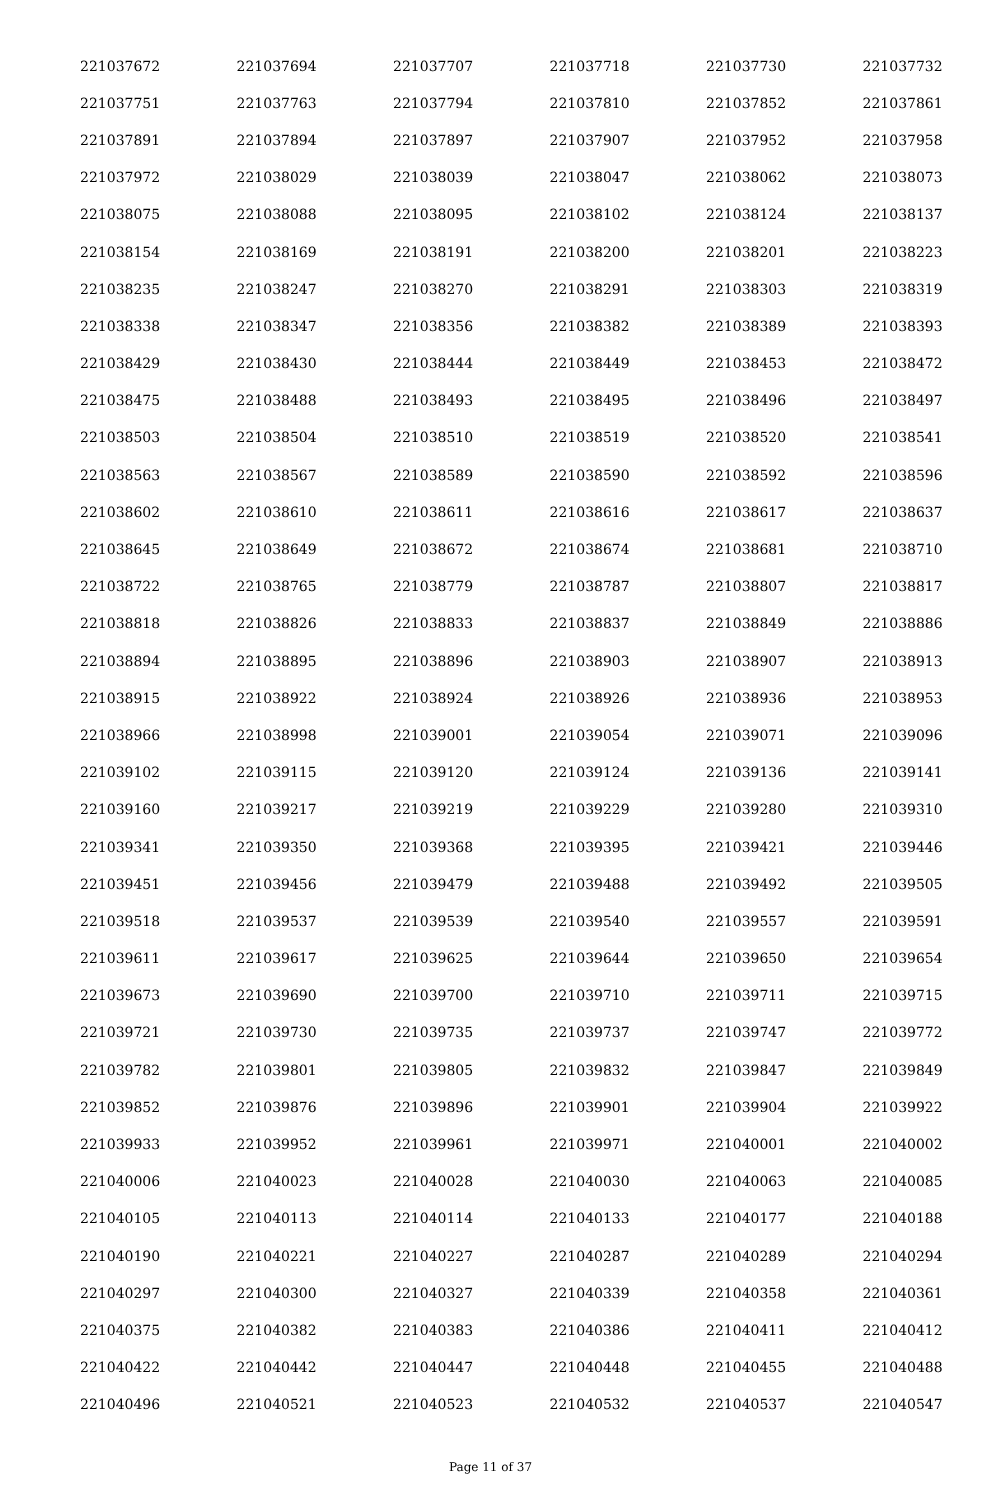| 221037672 | 221037694 | 221037707 | 221037718 | 221037730 | 221037732 |
| 221037751 | 221037763 | 221037794 | 221037810 | 221037852 | 221037861 |
| 221037891 | 221037894 | 221037897 | 221037907 | 221037952 | 221037958 |
| 221037972 | 221038029 | 221038039 | 221038047 | 221038062 | 221038073 |
| 221038075 | 221038088 | 221038095 | 221038102 | 221038124 | 221038137 |
| 221038154 | 221038169 | 221038191 | 221038200 | 221038201 | 221038223 |
| 221038235 | 221038247 | 221038270 | 221038291 | 221038303 | 221038319 |
| 221038338 | 221038347 | 221038356 | 221038382 | 221038389 | 221038393 |
| 221038429 | 221038430 | 221038444 | 221038449 | 221038453 | 221038472 |
| 221038475 | 221038488 | 221038493 | 221038495 | 221038496 | 221038497 |
| 221038503 | 221038504 | 221038510 | 221038519 | 221038520 | 221038541 |
| 221038563 | 221038567 | 221038589 | 221038590 | 221038592 | 221038596 |
| 221038602 | 221038610 | 221038611 | 221038616 | 221038617 | 221038637 |
| 221038645 | 221038649 | 221038672 | 221038674 | 221038681 | 221038710 |
| 221038722 | 221038765 | 221038779 | 221038787 | 221038807 | 221038817 |
| 221038818 | 221038826 | 221038833 | 221038837 | 221038849 | 221038886 |
| 221038894 | 221038895 | 221038896 | 221038903 | 221038907 | 221038913 |
| 221038915 | 221038922 | 221038924 | 221038926 | 221038936 | 221038953 |
| 221038966 | 221038998 | 221039001 | 221039054 | 221039071 | 221039096 |
| 221039102 | 221039115 | 221039120 | 221039124 | 221039136 | 221039141 |
| 221039160 | 221039217 | 221039219 | 221039229 | 221039280 | 221039310 |
| 221039341 | 221039350 | 221039368 | 221039395 | 221039421 | 221039446 |
| 221039451 | 221039456 | 221039479 | 221039488 | 221039492 | 221039505 |
| 221039518 | 221039537 | 221039539 | 221039540 | 221039557 | 221039591 |
| 221039611 | 221039617 | 221039625 | 221039644 | 221039650 | 221039654 |
| 221039673 | 221039690 | 221039700 | 221039710 | 221039711 | 221039715 |
| 221039721 | 221039730 | 221039735 | 221039737 | 221039747 | 221039772 |
| 221039782 | 221039801 | 221039805 | 221039832 | 221039847 | 221039849 |
| 221039852 | 221039876 | 221039896 | 221039901 | 221039904 | 221039922 |
| 221039933 | 221039952 | 221039961 | 221039971 | 221040001 | 221040002 |
| 221040006 | 221040023 | 221040028 | 221040030 | 221040063 | 221040085 |
| 221040105 | 221040113 | 221040114 | 221040133 | 221040177 | 221040188 |
| 221040190 | 221040221 | 221040227 | 221040287 | 221040289 | 221040294 |
| 221040297 | 221040300 | 221040327 | 221040339 | 221040358 | 221040361 |
| 221040375 | 221040382 | 221040383 | 221040386 | 221040411 | 221040412 |
| 221040422 | 221040442 | 221040447 | 221040448 | 221040455 | 221040488 |
| 221040496 | 221040521 | 221040523 | 221040532 | 221040537 | 221040547 |
Page 11 of 37